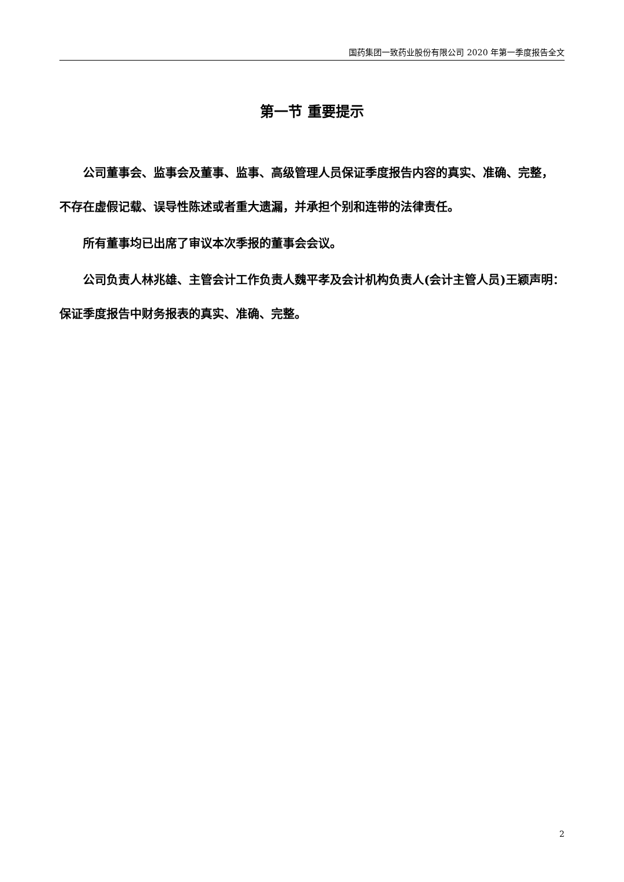国药集团一致药业股份有限公司 2020 年第一季度报告全文
第一节 重要提示
公司董事会、监事会及董事、监事、高级管理人员保证季度报告内容的真实、准确、完整，不存在虚假记载、误导性陈述或者重大遗漏，并承担个别和连带的法律责任。
所有董事均已出席了审议本次季报的董事会会议。
公司负责人林兆雄、主管会计工作负责人魏平孝及会计机构负责人(会计主管人员)王颖声明：保证季度报告中财务报表的真实、准确、完整。
2